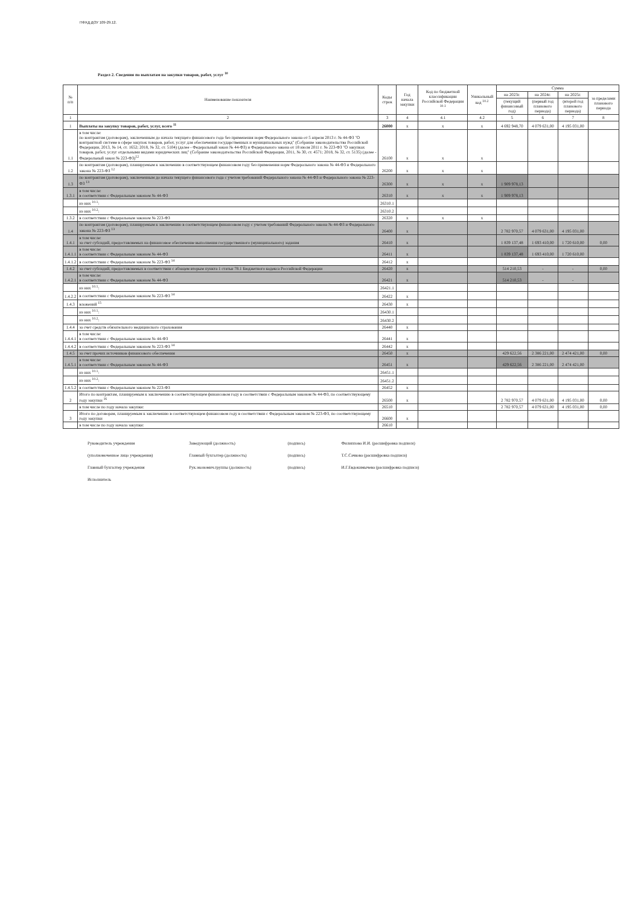ПФХД ДОУ 109-29.12.
Раздел 2. Сведения по выплатам на закупки товаров, работ, услуг <sup>10</sup>
| № п/п | Наименование показателя | Коды строк | Год начала закупки | Код по бюджетной классификации Российской Федерации <sup>10.1</sup> | Уникальный код <sup>10.2</sup> | Сумма | | | |
| --- | --- | --- | --- | --- | --- | --- | --- | --- | --- |
| | | | | | | на 2023г. | на 2024г. | на 2025г. | за пределами планового периода |
| | | | | | | (текущий финансовый год) | (первый год планового периода) | (второй год планового периода) | |
| 1 | 2 | 3 | 4 | 4.1 | 4.2 | 5 | 6 | 7 | 8 |
| 1 | Выплаты на закупку товаров, работ, услуг, всего <sup>11</sup> | 26000 | x | x | x | 4 692 948,70 | 4 079 631,00 | 4 195 031,00 | |
| 1.1 | в том числе: по контрактам (договорам), заключенным до начала текущего финансового года без применения норм Федерального закона от 5 апреля 2013 г. № 44-ФЗ "О контрактной системе в сфере закупок товаров, работ, услуг для обеспечения государственных и муниципальных нужд" (Собрание законодательства Российской Федерации, 2013, № 14, ст. 1652; 2018, № 32, ст. 5104) (далее - Федеральный закон № 44-ФЗ) и Федерального закона от 18 июля 2011 г. № 223-ФЗ "О закупках товаров, работ, услуг отдельными видами юридических лиц" (Собрание законодательства Российской Федерации, 2011, № 30, ст. 4571; 2018, № 32, ст. 5135) (далее - Федеральный закон № 223-ФЗ)<sup>12</sup> | 26100 | x | x | x | | | | |
| 1.2 | по контрактам (договорам), планируемым к заключению в соответствующем финансовом году без применения норм Федерального закона № 44-ФЗ и Федерального закона № 223-ФЗ <sup>12</sup> | 26200 | x | x | x | | | | |
| 1.3 | по контрактам (договорам), заключенным до начала текущего финансового года с учетом требований Федерального закона № 44-ФЗ и Федерального закона № 223-ФЗ <sup>13</sup> | 26300 | x | x | x | 1 909 978,13 | | | |
| 1.3.1 | в том числе: в соответствии с Федеральным законом № 44-ФЗ | 26310 | x | x | x | 1 909 978,13 | | | |
| | из них <sup>10.1</sup>: | 26310.1 | | | | | | | |
| | из них <sup>10.2</sup>: | 26310.2 | | | | | | | |
| 1.3.2 | в соответствии с Федеральным законом № 223-ФЗ | 26320 | x | x | x | | | | |
| 1.4 | по контрактам (договорам), планируемым к заключению в соответствующем финансовом году с учетом требований Федерального закона № 44-ФЗ и Федерального закона № 223-ФЗ <sup>13</sup> | 26400 | x | | | 2 782 970,57 | 4 079 631,00 | 4 195 031,00 | |
| 1.4.1 | в том числе: за счет субсидий, предоставляемых на финансовое обеспечение выполнения государственного (муниципального) задания | 26410 | x | | | 1 839 137,48 | 1 693 410,00 | 1 720 610,00 | 0,00 |
| 1.4.1.1 | в том числе: в соответствии с Федеральным законом № 44-ФЗ | 26411 | x | | | 1 839 137,48 | 1 693 410,00 | 1 720 610,00 | |
| 1.4.1.2 | в соответствии с Федеральным законом № 223-ФЗ <sup>14</sup> | 26412 | x | | | | | | |
| 1.4.2 | за счет субсидий, предоставляемых в соответствии с абзацем вторым пункта 1 статьи 78.1 Бюджетного кодекса Российской Федерации | 26420 | x | | | 514 210,53 | - | - | 0,00 |
| 1.4.2.1 | в том числе: в соответствии с Федеральным законом № 44-ФЗ | 26421 | x | | | 514 210,53 | - | - | |
| | из них <sup>10.1</sup>: | 26421.1 | | | | | | | |
| 1.4.2.2 | в соответствии с Федеральным законом № 223-ФЗ <sup>14</sup> | 26422 | x | | | | | | |
| 1.4.3 | вложений <sup>15</sup> | 26430 | x | | | | | | |
| | из них <sup>10.1</sup>: | 26430.1 | | | | | | | |
| | из них <sup>10.2</sup>: | 26430.2 | | | | | | | |
| 1.4.4 | за счет средств обязательного медицинского страхования | 26440 | x | | | | | | |
| 1.4.4.1 | в том числе: в соответствии с Федеральным законом № 44-ФЗ | 26441 | x | | | | | | |
| 1.4.4.2 | в соответствии с Федеральным законом № 223-ФЗ <sup>14</sup> | 26442 | x | | | | | | |
| 1.4.5 | за счет прочих источников финансового обеспечения | 26450 | x | | | 429 622,56 | 2 386 221,00 | 2 474 421,00 | 0,00 |
| 1.4.5.1 | в том числе: в соответствии с Федеральным законом № 44-ФЗ | 26451 | x | | | 429 622,56 | 2 386 221,00 | 2 474 421,00 | |
| | из них <sup>10.1</sup>: | 26451.1 | | | | | | | |
| | из них <sup>10.2</sup>: | 26451.2 | | | | | | | |
| 1.4.5.2 | в соответствии с Федеральным законом № 223-ФЗ | 26452 | x | | | | | | |
| 2 | Итого по контрактам, планируемым к заключению в соответствующем финансовом году в соответствии с Федеральным законом № 44-ФЗ, по соответствующему году закупки <sup>16</sup> | 26500 | x | | | 2 782 970,57 | 4 079 631,00 | 4 195 031,00 | 0,00 |
| | в том числе по году начала закупки: | 26510 | | | | 2 782 970,57 | 4 079 631,00 | 4 195 031,00 | 0,00 |
| 3 | Итого по договорам, планируемым к заключению в соответствующем финансовом году в соответствии с Федеральным законом № 223-ФЗ, по соответствующему году закупки | 26600 | x | | | | | | |
| | в том числе по году начала закупки: | 26610 | | | | | | | |
Руководитель учреждения
(уполномоченное лицо учреждения)
Главный бухгалтер учреждения
Исполнитель
Заведующий (должность)
Главный бухгалтер (должность)
Рук.экономич.группы (должность)
(подпись)
(подпись)
(подпись)
Филиппова И.И. (расшифровка подписи)
Т.С.Сачкова (расшифровка подписи)
И.Г.Евдокимычева (расшифровка подписи)